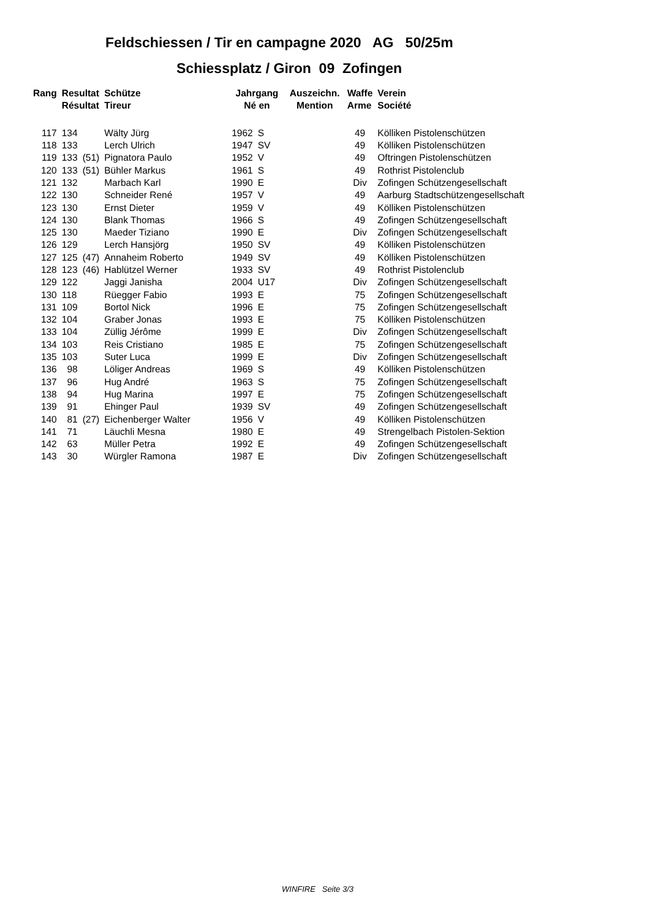Feldschiessen / Tir en campagne 2020 AG 50/25m
Schiessplatz / Giron 09 Zofingen
| Rang | Resultat | | Schütze | Jahrgang | | Auszeichn. | Waffe | Verein |
| --- | --- | --- | --- | --- | --- | --- | --- | --- |
| | Résultat | | Tireur | Né en | | Mention | Arme | Société |
| 117 | 134 | | Wälty Jürg | 1962 | S | | 49 | Kölliken Pistolenschützen |
| 118 | 133 | | Lerch Ulrich | 1947 | SV | | 49 | Kölliken Pistolenschützen |
| 119 | 133 | (51) | Pignatora Paulo | 1952 | V | | 49 | Oftringen Pistolenschützen |
| 120 | 133 | (51) | Bühler Markus | 1961 | S | | 49 | Rothrist Pistolenclub |
| 121 | 132 | | Marbach Karl | 1990 | E | | Div | Zofingen Schützengesellschaft |
| 122 | 130 | | Schneider René | 1957 | V | | 49 | Aarburg Stadtschützengesellschaft |
| 123 | 130 | | Ernst Dieter | 1959 | V | | 49 | Kölliken Pistolenschützen |
| 124 | 130 | | Blank Thomas | 1966 | S | | 49 | Zofingen Schützengesellschaft |
| 125 | 130 | | Maeder Tiziano | 1990 | E | | Div | Zofingen Schützengesellschaft |
| 126 | 129 | | Lerch Hansjörg | 1950 | SV | | 49 | Kölliken Pistolenschützen |
| 127 | 125 | (47) | Annaheim Roberto | 1949 | SV | | 49 | Kölliken Pistolenschützen |
| 128 | 123 | (46) | Hablützel Werner | 1933 | SV | | 49 | Rothrist Pistolenclub |
| 129 | 122 | | Jaggi Janisha | 2004 | U17 | | Div | Zofingen Schützengesellschaft |
| 130 | 118 | | Rüegger Fabio | 1993 | E | | 75 | Zofingen Schützengesellschaft |
| 131 | 109 | | Bortol Nick | 1996 | E | | 75 | Zofingen Schützengesellschaft |
| 132 | 104 | | Graber Jonas | 1993 | E | | 75 | Kölliken Pistolenschützen |
| 133 | 104 | | Züllig Jérôme | 1999 | E | | Div | Zofingen Schützengesellschaft |
| 134 | 103 | | Reis Cristiano | 1985 | E | | 75 | Zofingen Schützengesellschaft |
| 135 | 103 | | Suter Luca | 1999 | E | | Div | Zofingen Schützengesellschaft |
| 136 | 98 | | Löliger Andreas | 1969 | S | | 49 | Kölliken Pistolenschützen |
| 137 | 96 | | Hug André | 1963 | S | | 75 | Zofingen Schützengesellschaft |
| 138 | 94 | | Hug Marina | 1997 | E | | 75 | Zofingen Schützengesellschaft |
| 139 | 91 | | Ehinger Paul | 1939 | SV | | 49 | Zofingen Schützengesellschaft |
| 140 | 81 | (27) | Eichenberger Walter | 1956 | V | | 49 | Kölliken Pistolenschützen |
| 141 | 71 | | Läuchli Mesna | 1980 | E | | 49 | Strengelbach Pistolen-Sektion |
| 142 | 63 | | Müller Petra | 1992 | E | | 49 | Zofingen Schützengesellschaft |
| 143 | 30 | | Würgler Ramona | 1987 | E | | Div | Zofingen Schützengesellschaft |
WINFIRE Seite 3/3